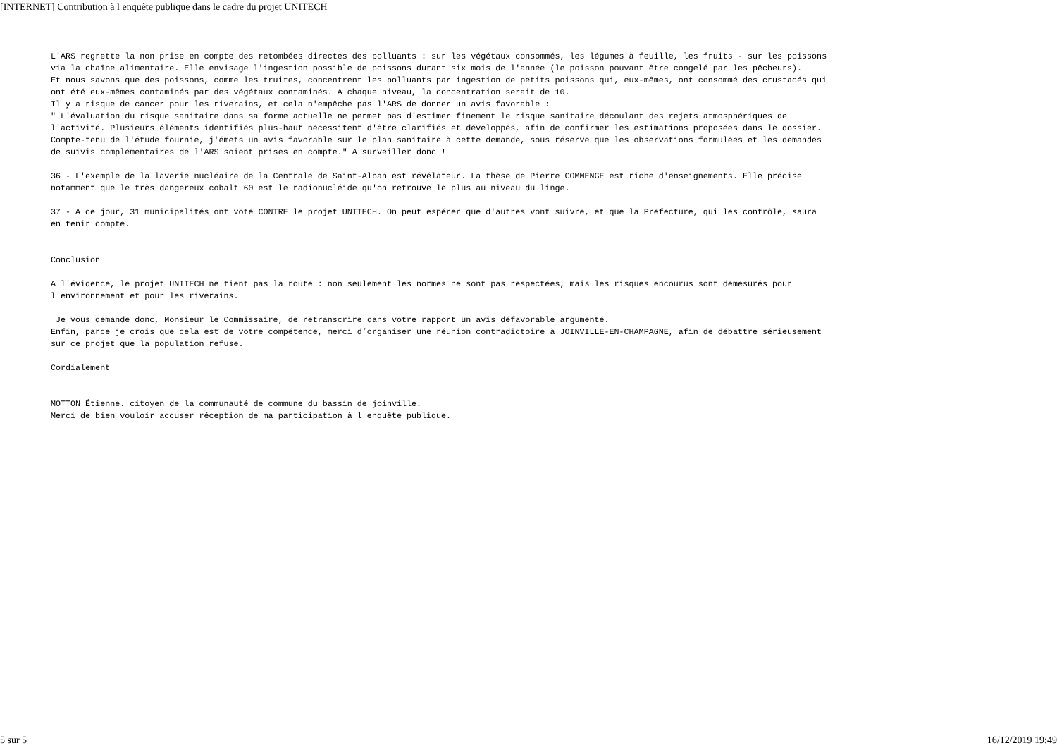[INTERNET] Contribution à l enquête publique dans le cadre du projet UNITECH
L'ARS regrette la non prise en compte des retombées directes des polluants : sur les végétaux consommés, les légumes à feuille, les fruits - sur les poissons via la chaîne alimentaire. Elle envisage l'ingestion possible de poissons durant six mois de l'année (le poisson pouvant être congelé par les pêcheurs). Et nous savons que des poissons, comme les truites, concentrent les polluants par ingestion de petits poissons qui, eux-mêmes, ont consommé des crustacés qui ont été eux-mêmes contaminés par des végétaux contaminés. A chaque niveau, la concentration serait de 10. Il y a risque de cancer pour les riverains, et cela n'empêche pas l'ARS de donner un avis favorable : " L'évaluation du risque sanitaire dans sa forme actuelle ne permet pas d'estimer finement le risque sanitaire découlant des rejets atmosphériques de l'activité. Plusieurs éléments identifiés plus-haut nécessitent d'être clarifiés et développés, afin de confirmer les estimations proposées dans le dossier. Compte-tenu de l'étude fournie, j'émets un avis favorable sur le plan sanitaire à cette demande, sous réserve que les observations formulées et les demandes de suivis complémentaires de l'ARS soient prises en compte." A surveiller donc !
36 - L'exemple de la laverie nucléaire de la Centrale de Saint-Alban est révélateur. La thèse de Pierre COMMENGE est riche d'enseignements. Elle précise notamment que le très dangereux cobalt 60 est le radionucléide qu'on retrouve le plus au niveau du linge.
37 - A ce jour, 31 municipalités ont voté CONTRE le projet UNITECH. On peut espérer que d'autres vont suivre, et que la Préfecture, qui les contrôle, saura en tenir compte.
Conclusion
A l'évidence, le projet UNITECH ne tient pas la route : non seulement les normes ne sont pas respectées, mais les risques encourus sont démesurés pour l'environnement et pour les riverains.
Je vous demande donc, Monsieur le Commissaire, de retranscrire dans votre rapport un avis défavorable argumenté. Enfin, parce je crois que cela est de votre compétence, merci d’organiser une réunion contradictoire à JOINVILLE-EN-CHAMPAGNE, afin de débattre sérieusement sur ce projet que la population refuse.
Cordialement
MOTTON Étienne. citoyen de la communauté de commune du bassin de joinville. Merci de bien vouloir accuser réception de ma participation à l enquête publique.
5 sur 5 16/12/2019 19:49